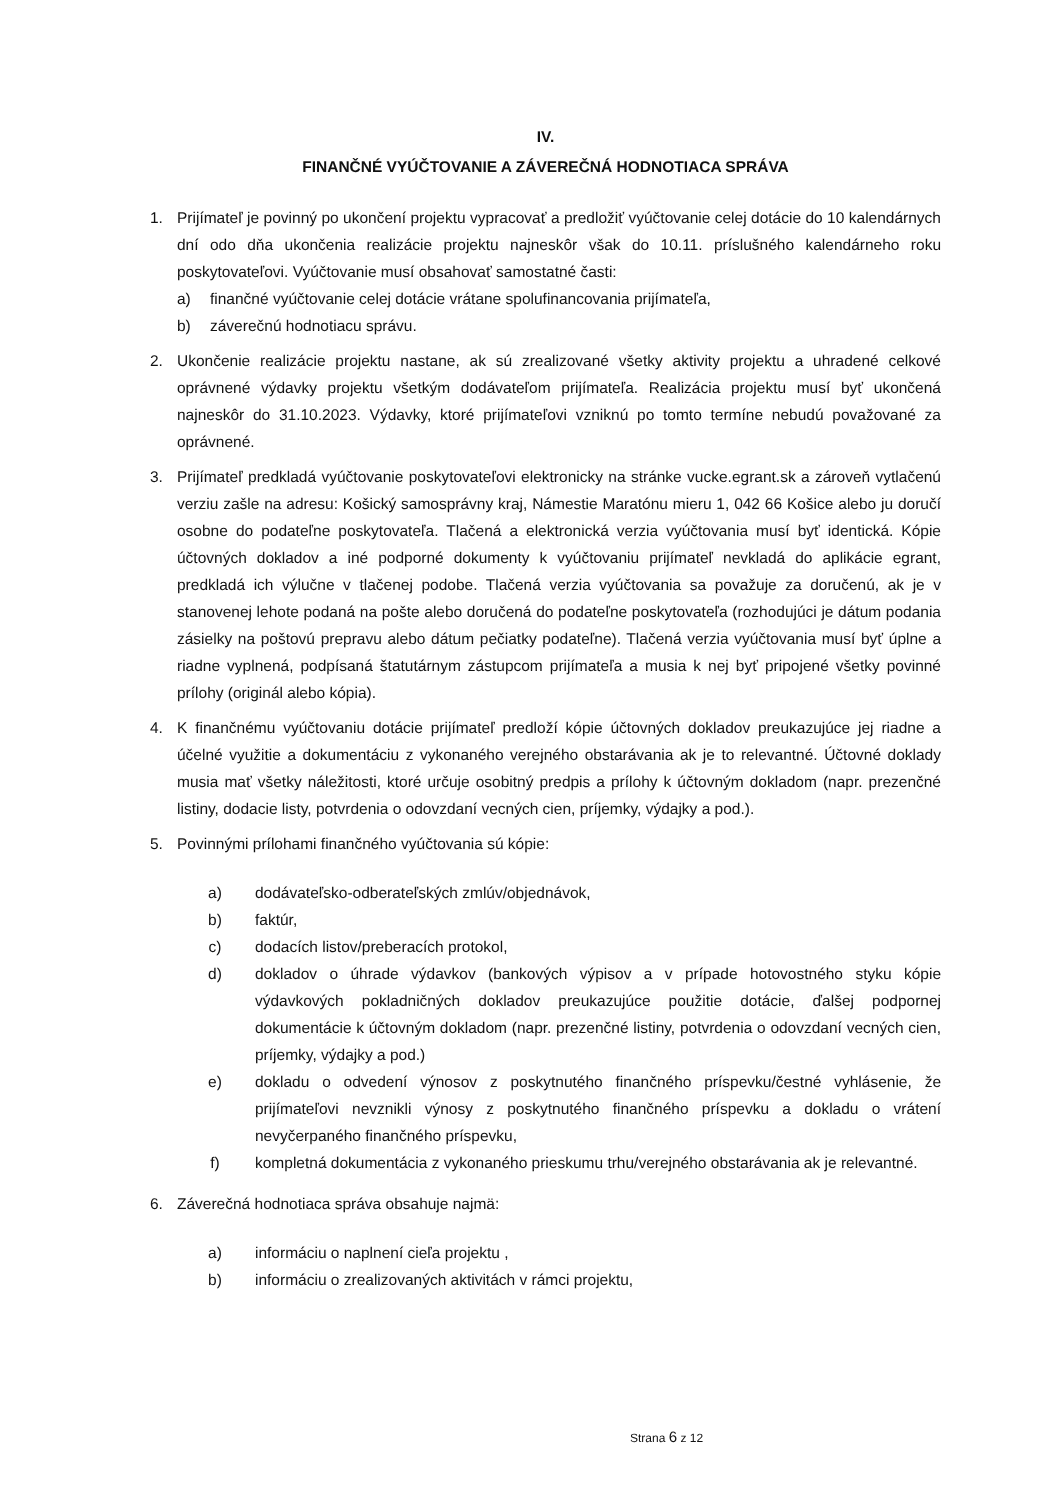IV.
FINANČNÉ VYÚČTOVANIE A ZÁVEREČNÁ HODNOTIACA SPRÁVA
1. Prijímateľ je povinný po ukončení projektu vypracovať a predložiť vyúčtovanie celej dotácie do 10 kalendárnych dní odo dňa ukončenia realizácie projektu najneskôr však do 10.11. príslušného kalendárneho roku poskytovateľovi. Vyúčtovanie musí obsahovať samostatné časti:
a) finančné vyúčtovanie celej dotácie vrátane spolufinancovania prijímateľa,
b) záverečnú hodnotiacu správu.
2. Ukončenie realizácie projektu nastane, ak sú zrealizované všetky aktivity projektu a uhradené celkové oprávnené výdavky projektu všetkým dodávateľom prijímateľa. Realizácia projektu musí byť ukončená najneskôr do 31.10.2023. Výdavky, ktoré prijímateľovi vzniknú po tomto termíne nebudú považované za oprávnené.
3. Prijímateľ predkladá vyúčtovanie poskytovateľovi elektronicky na stránke vucke.egrant.sk a zároveň vytlačenú verziu zašle na adresu: Košický samosprávny kraj, Námestie Maratónu mieru 1, 042 66 Košice alebo ju doručí osobne do podateľne poskytovateľa. Tlačená a elektronická verzia vyúčtovania musí byť identická. Kópie účtovných dokladov a iné podporné dokumenty k vyúčtovaniu prijímateľ nevkladá do aplikácie egrant, predkladá ich výlučne v tlačenej podobe. Tlačená verzia vyúčtovania sa považuje za doručenú, ak je v stanovenej lehote podaná na pošte alebo doručená do podateľne poskytovateľa (rozhodujúci je dátum podania zásielky na poštovú prepravu alebo dátum pečiatky podateľne). Tlačená verzia vyúčtovania musí byť úplne a riadne vyplnená, podpísaná štatutárnym zástupcom prijímateľa a musia k nej byť pripojené všetky povinné prílohy (originál alebo kópia).
4. K finančnému vyúčtovaniu dotácie prijímateľ predloží kópie účtovných dokladov preukazujúce jej riadne a účelné využitie a dokumentáciu z vykonaného verejného obstarávania ak je to relevantné. Účtovné doklady musia mať všetky náležitosti, ktoré určuje osobitný predpis a prílohy k účtovným dokladom (napr. prezenčné listiny, dodacie listy, potvrdenia o odovzdaní vecných cien, príjemky, výdajky a pod.).
5. Povinnými prílohami finančného vyúčtovania sú kópie:
a) dodávateľsko-odberateľských zmlúv/objednávok,
b) faktúr,
c) dodacích listov/preberacích protokol,
d) dokladov o úhrade výdavkov (bankových výpisov a v prípade hotovostného styku kópie výdavkových pokladničných dokladov preukazujúce použitie dotácie, ďalšej podpornej dokumentácie k účtovným dokladom (napr. prezenčné listiny, potvrdenia o odovzdaní vecných cien, príjemky, výdajky a pod.)
e) dokladu o odvedení výnosov z poskytnutého finančného príspevku/čestné vyhlásenie, že prijímateľovi nevznikli výnosy z poskytnutého finančného príspevku a dokladu o vrátení nevyčerpaného finančného príspevku,
f) kompletná dokumentácia z vykonaného prieskumu trhu/verejného obstarávania ak je relevantné.
6. Záverečná hodnotiaca správa obsahuje najmä:
a) informáciu o naplnení cieľa projektu ,
b) informáciu o zrealizovaných aktivitách v rámci projektu,
Strana 6 z 12